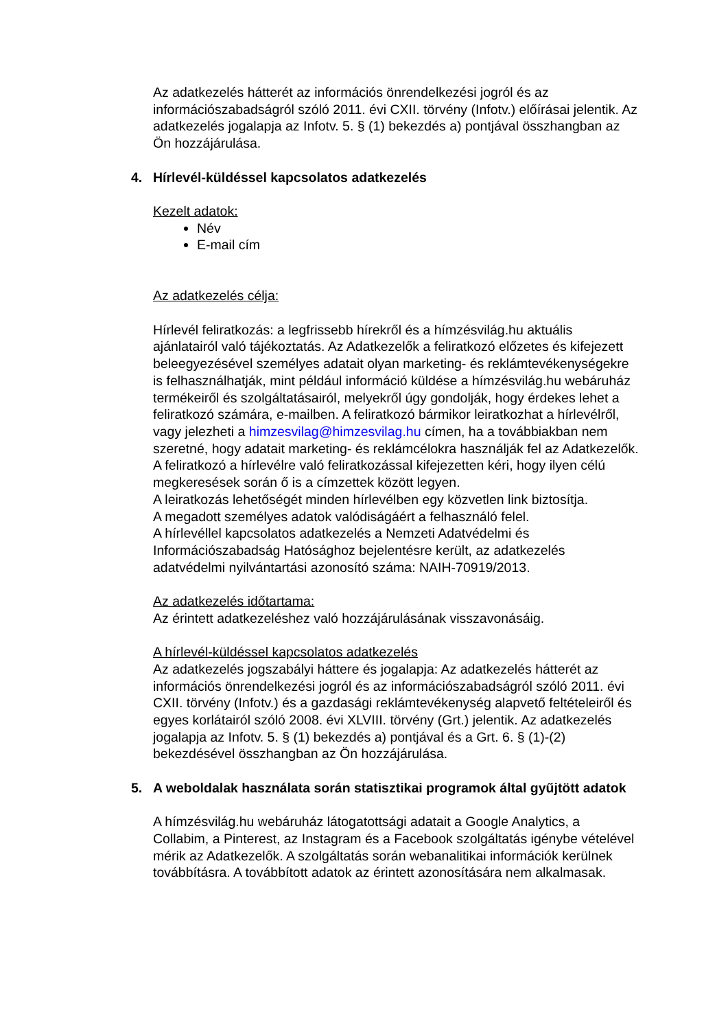Az adatkezelés hátterét az információs önrendelkezési jogról és az információszabadságról szóló 2011. évi CXII. törvény (Infotv.) előírásai jelentik. Az adatkezelés jogalapja az Infotv. 5. § (1) bekezdés a) pontjával összhangban az Ön hozzájárulása.
4. Hírlevél-küldéssel kapcsolatos adatkezelés
Kezelt adatok:
Név
E-mail cím
Az adatkezelés célja:
Hírlevél feliratkozás: a legfrissebb hírekről és a hímzésvilág.hu aktuális ajánlatairól való tájékoztatás. Az Adatkezelők a feliratkozó előzetes és kifejezett beleegyezésével személyes adatait olyan marketing- és reklámtevékenységekre is felhasználhatják, mint például információ küldése a hímzésvilág.hu webáruház termékeiről és szolgáltatásairól, melyekről úgy gondolják, hogy érdekes lehet a feliratkozó számára, e-mailben. A feliratkozó bármikor leiratkozhat a hírlevélről, vagy jelezheti a himzesvilag@himzesvilag.hu címen, ha a továbbiakban nem szeretné, hogy adatait marketing- és reklámcélokra használják fel az Adatkezelők. A feliratkozó a hírlevélre való feliratkozással kifejezetten kéri, hogy ilyen célú megkeresések során ő is a címzettek között legyen.
A leiratkozás lehetőségét minden hírlevélben egy közvetlen link biztosítja.
A megadott személyes adatok valódiságáért a felhasználó felel.
A hírlevéllel kapcsolatos adatkezelés a Nemzeti Adatvédelmi és Információszabadság Hatósághoz bejelentésre került, az adatkezelés adatvédelmi nyilvántartási azonosító száma: NAIH-70919/2013.
Az adatkezelés időtartama:
Az érintett adatkezeléshez való hozzájárulásának visszavonásáig.
A hírlevél-küldéssel kapcsolatos adatkezelés
Az adatkezelés jogszabályi háttere és jogalapja: Az adatkezelés hátterét az információs önrendelkezési jogról és az információszabadságról szóló 2011. évi CXII. törvény (Infotv.) és a gazdasági reklámtevékenység alapvető feltételeiről és egyes korlátairól szóló 2008. évi XLVIII. törvény (Grt.) jelentik. Az adatkezelés jogalapja az Infotv. 5. § (1) bekezdés a) pontjával és a Grt. 6. § (1)-(2) bekezdésével összhangban az Ön hozzájárulása.
5. A weboldalak használata során statisztikai programok által gyűjtött adatok
A hímzésvilág.hu webáruház látogatottsági adatait a Google Analytics, a Collabim, a Pinterest, az Instagram és a Facebook szolgáltatás igénybe vételével mérik az Adatkezelők. A szolgáltatás során webanalitikai információk kerülnek továbbításra. A továbbított adatok az érintett azonosítására nem alkalmasak.